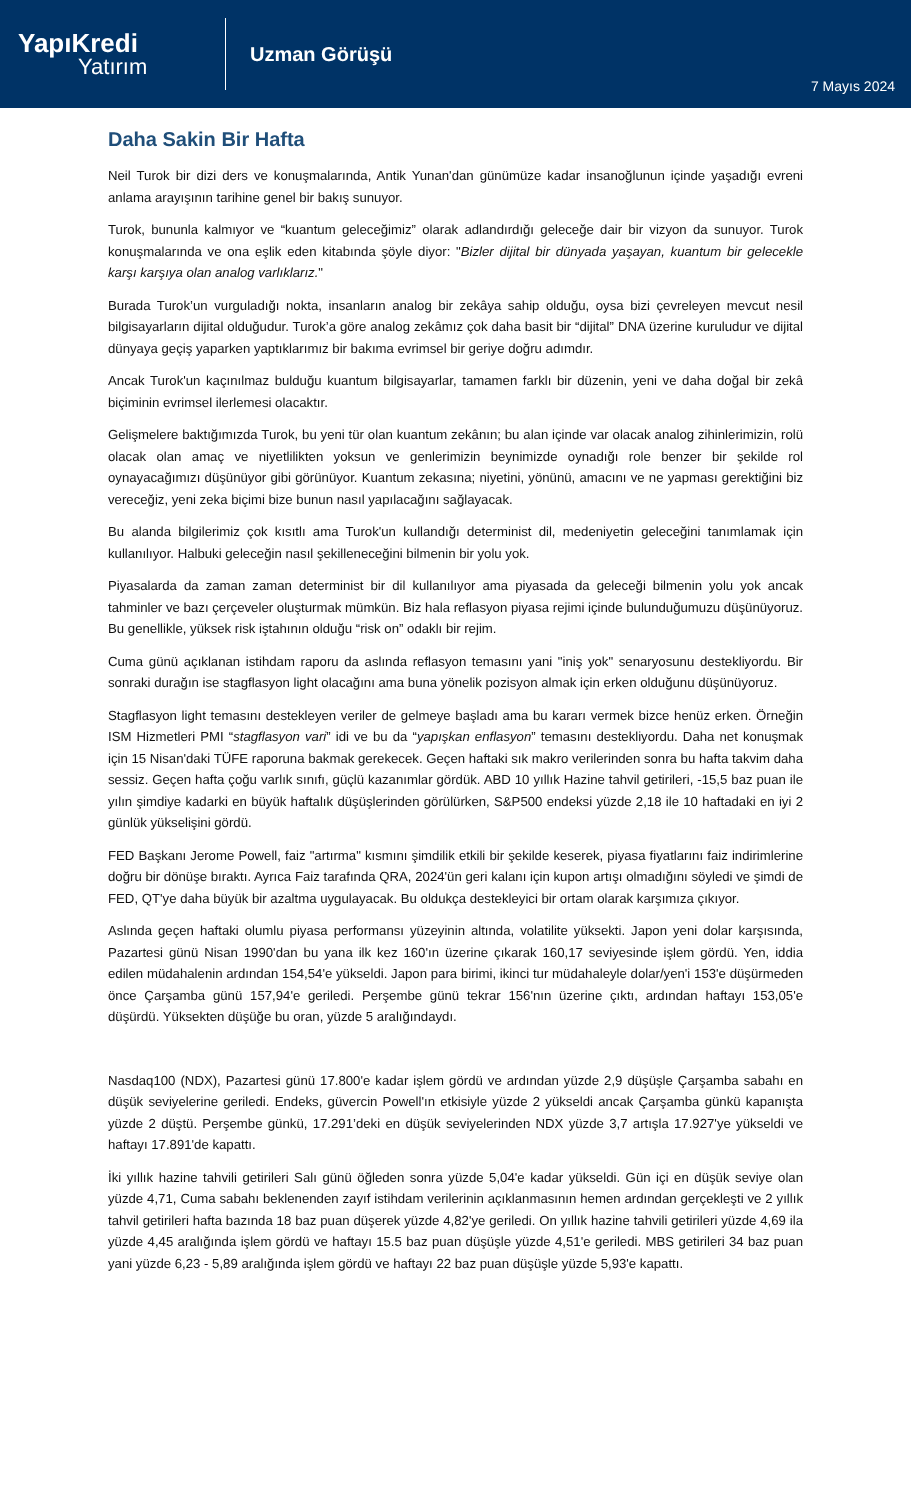YapıKredi
Yatırım
Uzman Görüşü
7 Mayıs 2024
Daha Sakin Bir Hafta
Neil Turok bir dizi ders ve konuşmalarında, Antik Yunan'dan günümüze kadar insanoğlunun içinde yaşadığı evreni anlama arayışının tarihine genel bir bakış sunuyor.
Turok, bununla kalmıyor ve “kuantum geleceğimiz” olarak adlandırdığı geleceğe dair bir vizyon da sunuyor. Turok konuşmalarında ve ona eşlik eden kitabında şöyle diyor: "Bizler dijital bir dünyada yaşayan, kuantum bir gelecekle karşı karşıya olan analog varlıklarız."
Burada Turok’un vurguladığı nokta, insanların analog bir zekâya sahip olduğu, oysa bizi çevreleyen mevcut nesil bilgisayarların dijital olduğudur. Turok’a göre analog zekâmız çok daha basit bir “dijital” DNA üzerine kuruludur ve dijital dünyaya geçiş yaparken yaptıklarımız bir bakıma evrimsel bir geriye doğru adımdır.
Ancak Turok'un kaçınılmaz bulduğu kuantum bilgisayarlar, tamamen farklı bir düzenin, yeni ve daha doğal bir zekâ biçiminin evrimsel ilerlemesi olacaktır.
Gelişmelere baktığımızda Turok, bu yeni tür olan kuantum zekânın; bu alan içinde var olacak analog zihinlerimizin, rolü olacak olan amaç ve niyetlilikten yoksun ve genlerimizin beynimizde oynadığı role benzer bir şekilde rol oynayacağımızı düşünüyor gibi görünüyor. Kuantum zekasına; niyetini, yönünü, amacını ve ne yapması gerektiğini biz vereceğiz, yeni zeka biçimi bize bunun nasıl yapılacağını sağlayacak.
Bu alanda bilgilerimiz çok kısıtlı ama Turok'un kullandığı determinist dil, medeniyetin geleceğini tanımlamak için kullanılıyor. Halbuki geleceğin nasıl şekilleneceğini bilmenin bir yolu yok.
Piyasalarda da zaman zaman determinist bir dil kullanılıyor ama piyasada da geleceği bilmenin yolu yok ancak tahminler ve bazı çerçeveler oluşturmak mümkün. Biz hala reflasyon piyasa rejimi içinde bulunduğumuzu düşünüyoruz. Bu genellikle, yüksek risk iştahının olduğu “risk on” odaklı bir rejim.
Cuma günü açıklanan istihdam raporu da aslında reflasyon temasını yani "iniş yok" senaryosunu destekliyordu. Bir sonraki durağın ise stagflasyon light olacağını ama buna yönelik pozisyon almak için erken olduğunu düşünüyoruz.
Stagflasyon light temasını destekleyen veriler de gelmeye başladı ama bu kararı vermek bizce henüz erken. Örneğin ISM Hizmetleri PMI “stagflasyon vari” idi ve bu da “yapışkan enflasyon” temasını destekliyordu. Daha net konuşmak için 15 Nisan'daki TÜFE raporuna bakmak gerekecek. Geçen haftaki sık makro verilerinden sonra bu hafta takvim daha sessiz. Geçen hafta çoğu varlık sınıfı, güçlü kazanımlar gördük. ABD 10 yıllık Hazine tahvil getirileri, -15,5 baz puan ile yılın şimdiye kadarki en büyük haftalık düşüşlerinden görülürken, S&P500 endeksi yüzde 2,18 ile 10 haftadaki en iyi 2 günlük yükselişini gördü.
FED Başkanı Jerome Powell, faiz "artırma" kısmını şimdilik etkili bir şekilde keserek, piyasa fiyatlarını faiz indirimlerine doğru bir dönüşe bıraktı. Ayrıca Faiz tarafında QRA, 2024'ün geri kalanı için kupon artışı olmadığını söyledi ve şimdi de FED, QT'ye daha büyük bir azaltma uygulayacak. Bu oldukça destekleyici bir ortam olarak karşımıza çıkıyor.
Aslında geçen haftaki olumlu piyasa performansı yüzeyinin altında, volatilite yüksekti. Japon yeni dolar karşısında, Pazartesi günü Nisan 1990'dan bu yana ilk kez 160'ın üzerine çıkarak 160,17 seviyesinde işlem gördü. Yen, iddia edilen müdahalenin ardından 154,54'e yükseldi. Japon para birimi, ikinci tur müdahaleyle dolar/yen'i 153'e düşürmeden önce Çarşamba günü 157,94'e geriledi. Perşembe günü tekrar 156'nın üzerine çıktı, ardından haftayı 153,05'e düşürdü. Yüksekten düşüğe bu oran, yüzde 5 aralığındaydı.
Nasdaq100 (NDX), Pazartesi günü 17.800'e kadar işlem gördü ve ardından yüzde 2,9 düşüşle Çarşamba sabahı en düşük seviyelerine geriledi. Endeks, güvercin Powell'ın etkisiyle yüzde 2 yükseldi ancak Çarşamba günkü kapanışta yüzde 2 düştü. Perşembe günkü, 17.291’deki en düşük seviyelerinden NDX yüzde 3,7 artışla 17.927'ye yükseldi ve haftayı 17.891'de kapattı.
İki yıllık hazine tahvili getirileri Salı günü öğleden sonra yüzde 5,04'e kadar yükseldi. Gün içi en düşük seviye olan yüzde 4,71, Cuma sabahı beklenenden zayıf istihdam verilerinin açıklanmasının hemen ardından gerçekleşti ve 2 yıllık tahvil getirileri hafta bazında 18 baz puan düşerek yüzde 4,82'ye geriledi. On yıllık hazine tahvili getirileri yüzde 4,69 ila yüzde 4,45 aralığında işlem gördü ve haftayı 15.5 baz puan düşüşle yüzde 4,51'e geriledi. MBS getirileri 34 baz puan yani yüzde 6,23 - 5,89 aralığında işlem gördü ve haftayı 22 baz puan düşüşle yüzde 5,93'e kapattı.